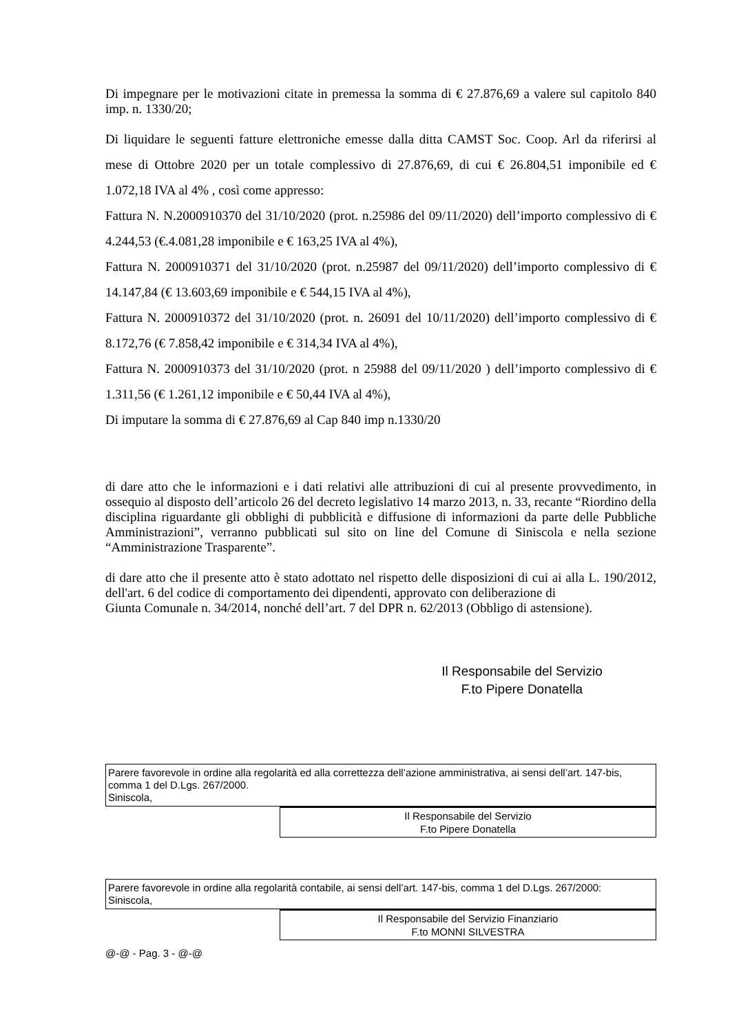Di impegnare per le motivazioni citate in premessa la somma di € 27.876,69 a valere sul capitolo 840 imp. n. 1330/20;
Di liquidare le seguenti fatture elettroniche emesse dalla ditta CAMST Soc. Coop. Arl da riferirsi al mese di Ottobre 2020 per un totale complessivo di 27.876,69, di cui € 26.804,51 imponibile ed € 1.072,18 IVA al 4% , così come appresso:
Fattura N. N.2000910370 del 31/10/2020 (prot. n.25986 del 09/11/2020) dell’importo complessivo di € 4.244,53 (€.4.081,28 imponibile e € 163,25 IVA al 4%),
Fattura N. 2000910371 del 31/10/2020 (prot. n.25987 del 09/11/2020) dell’importo complessivo di € 14.147,84 (€ 13.603,69 imponibile e € 544,15 IVA al 4%),
Fattura N. 2000910372 del 31/10/2020 (prot. n. 26091 del 10/11/2020) dell’importo complessivo di € 8.172,76 (€ 7.858,42 imponibile e € 314,34 IVA al 4%),
Fattura N. 2000910373 del 31/10/2020 (prot. n 25988 del 09/11/2020 ) dell’importo complessivo di € 1.311,56 (€ 1.261,12 imponibile e € 50,44 IVA al 4%),
Di imputare la somma di € 27.876,69 al Cap 840 imp n.1330/20
di dare atto che le informazioni e i dati relativi alle attribuzioni di cui al presente provvedimento, in ossequio al disposto dell’articolo 26 del decreto legislativo 14 marzo 2013, n. 33, recante “Riordino della disciplina riguardante gli obblighi di pubblicità e diffusione di informazioni da parte delle Pubbliche Amministrazioni”, verranno pubblicati sul sito on line del Comune di Siniscola e nella sezione “Amministrazione Trasparente”.
di dare atto che il presente atto è stato adottato nel rispetto delle disposizioni di cui ai alla L. 190/2012, dell'art. 6 del codice di comportamento dei dipendenti, approvato con deliberazione di
Giunta Comunale n. 34/2014, nonché dell’art. 7 del DPR n. 62/2013 (Obbligo di astensione).
Il Responsabile del Servizio
F.to Pipere Donatella
Parere favorevole in ordine alla regolarità ed alla correttezza dell’azione amministrativa, ai sensi dell’art. 147-bis, comma 1 del D.Lgs. 267/2000.
Siniscola,
Il Responsabile del Servizio
F.to Pipere Donatella
Parere favorevole in ordine alla regolarità contabile, ai sensi dell’art. 147-bis, comma 1 del D.Lgs. 267/2000:
Siniscola,
Il Responsabile del Servizio Finanziario
F.to MONNI SILVESTRA
@-@ - Pag. 3 - @-@